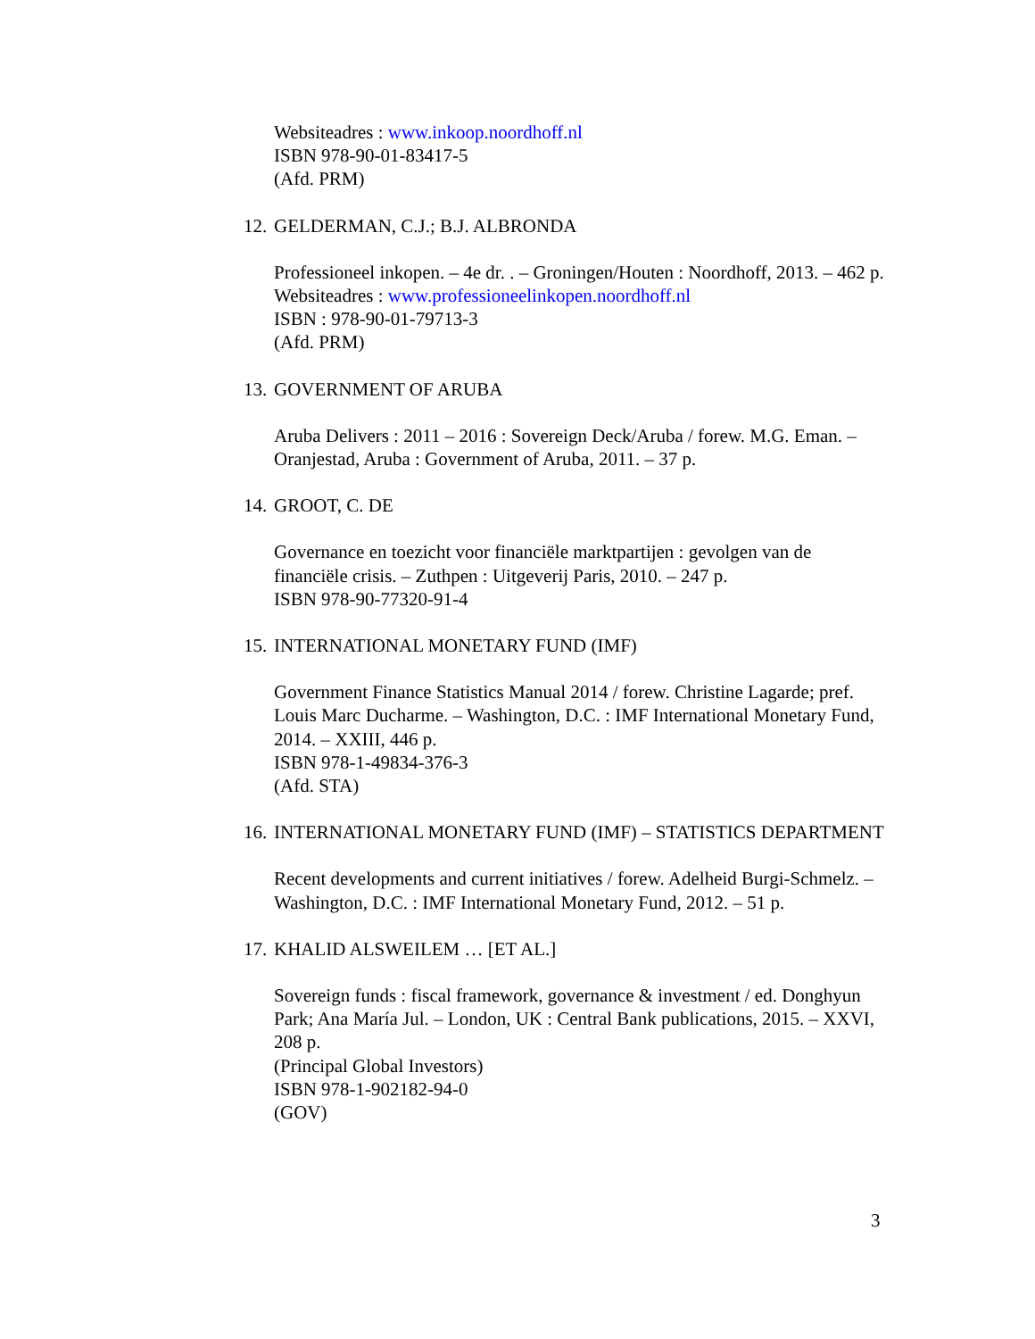Websiteadres : www.inkoop.noordhoff.nl
ISBN 978-90-01-83417-5
(Afd. PRM)
12. GELDERMAN, C.J.; B.J. ALBRONDA
Professioneel inkopen. – 4e dr. . – Groningen/Houten : Noordhoff, 2013. – 462 p.
Websiteadres : www.professioneelinkopen.noordhoff.nl
ISBN : 978-90-01-79713-3
(Afd. PRM)
13. GOVERNMENT OF ARUBA
Aruba Delivers : 2011 – 2016 : Sovereign Deck/Aruba / forew. M.G. Eman. – Oranjestad, Aruba : Government of Aruba, 2011. – 37 p.
14. GROOT, C. DE
Governance en toezicht voor financiële marktpartijen : gevolgen van de financiële crisis. – Zuthpen : Uitgeverij Paris, 2010. – 247 p.
ISBN 978-90-77320-91-4
15. INTERNATIONAL MONETARY FUND (IMF)
Government Finance Statistics Manual 2014 / forew. Christine Lagarde; pref. Louis Marc Ducharme. – Washington, D.C. : IMF International Monetary Fund, 2014. – XXIII, 446 p.
ISBN 978-1-49834-376-3
(Afd. STA)
16. INTERNATIONAL MONETARY FUND (IMF) – STATISTICS DEPARTMENT
Recent developments and current initiatives / forew. Adelheid Burgi-Schmelz. – Washington, D.C. : IMF International Monetary Fund, 2012. – 51 p.
17. KHALID ALSWEILEM … [ET AL.]
Sovereign funds : fiscal framework, governance & investment / ed. Donghyun Park; Ana María Jul. – London, UK : Central Bank publications, 2015. – XXVI, 208 p.
(Principal Global Investors)
ISBN 978-1-902182-94-0
(GOV)
3